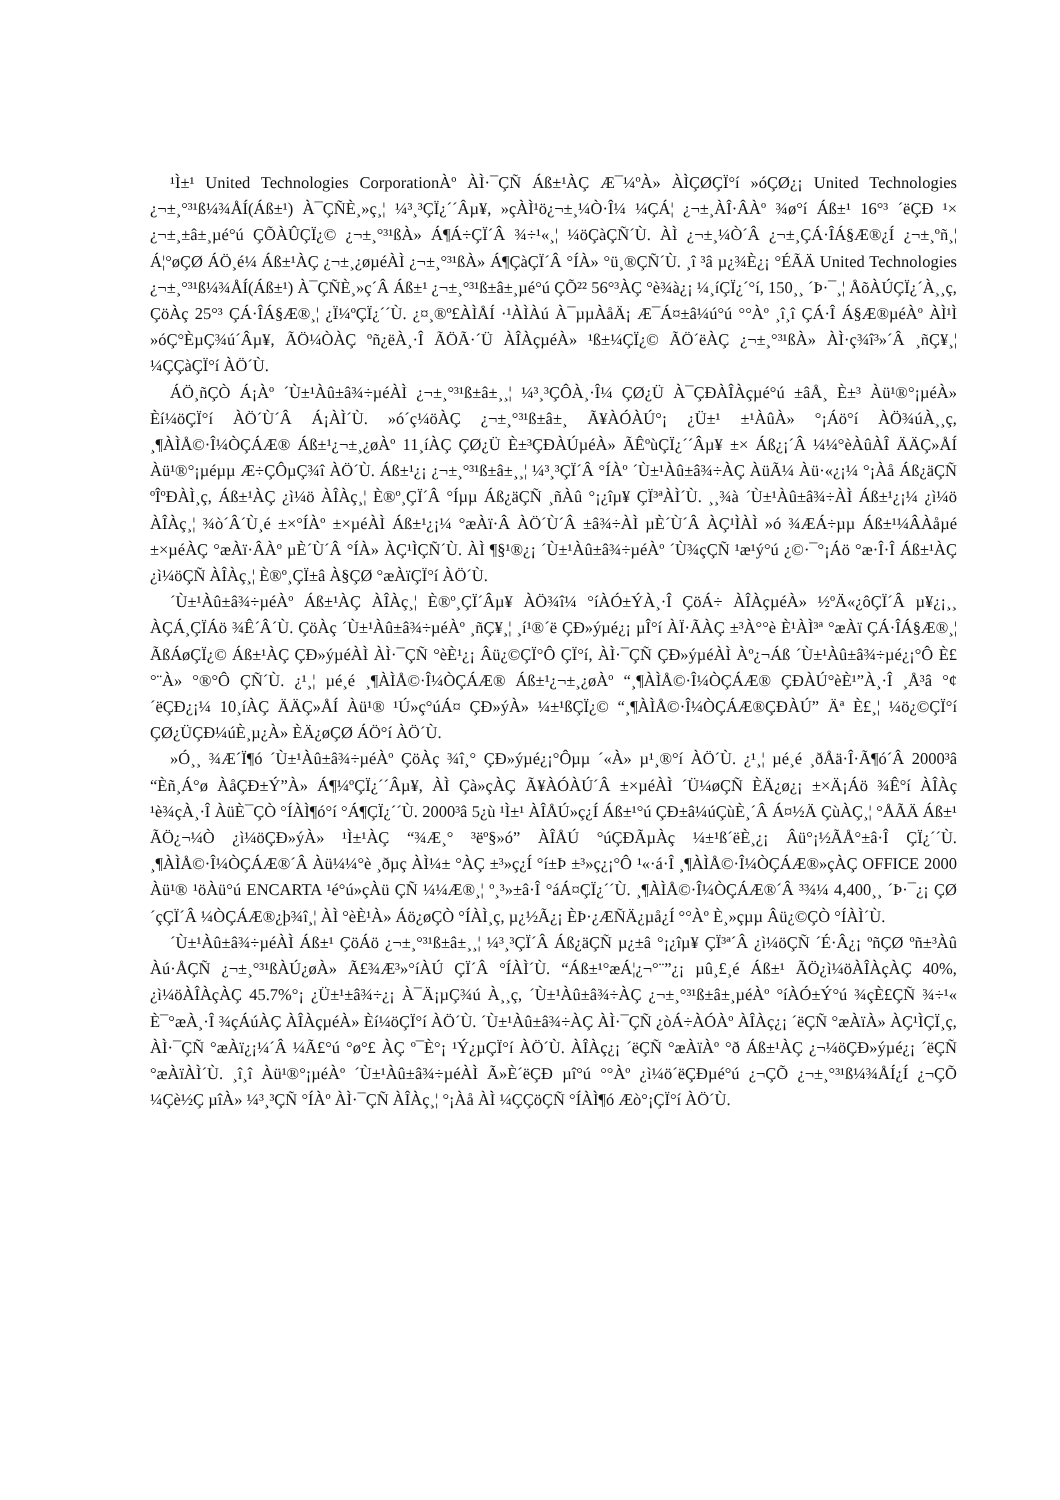¹Ì±¹ United Technologies CorporationÀº ÀÌ·¯ÇÑ Áß±¹ÀÇ Æ¯¼ºÀ» ÀÌÇØÇÏ°í »óÇØ¿¡ United Technologies ¿¬±¸°³¹ß¼¾ÅÍ(Áß±¹) À¯ÇÑÈ¸»ç¸¦ ¼³¸³ÇÏ¿´´Âµ¥, »çÀÌ¹ö¿¬±¸¼Ò·Î¼­ ¼ÇÁ¦ ¿¬±¸ÀÎ·ÂÀº ¾ø°í Áß±¹ 16°³ ´ëÇÐ ¹× ¿¬±¸±â±¸µé°ú ÇÕÀÛÇÏ¿© ¿¬±¸°³¹ßÀ» Á¶Á÷ÇÏ´Â ¾÷¹«¸¦ ¼öÇàÇÑ´Ù. ÀÌ ¿¬±¸¼Ò´Â ¿¬±¸ÇÁ·ÎÁ§Æ®¿Í ¿¬±¸ºñ¸¦ Á¦°øÇØ ÁÖ¸é¼­ Áß±¹ÀÇ ¿¬±¸¿øµéÀÌ ¿¬±¸°³¹ßÀ» Á¶ÇàÇÏ´Â °ÍÀ» °ü¸®ÇÑ´Ù. ¸î ³â µ¿¾È¿¡ °ÉÃÄ United Technologies ¿¬±¸°³¹ß¼¾ÅÍ(Áß±¹) À¯ÇÑÈ¸»ç´Â Áß±¹ ¿¬±¸°³¹ß±â±¸µé°ú ÇÕ²² 56°³ÀÇ °è¾à¿¡ ¼­¸íÇÏ¿´°í, 150¸¸ ´Þ·¯¸¦ ÅõÀÚÇÏ¿´À¸¸ç, ÇöÀç 25°³ ÇÁ·ÎÁ§Æ®¸¦ ¿Ï¼ºÇÏ¿´´Ù. ¿¤¸®º£ÀÌÅÍ ·¹ÀÌÀú À¯µµÀåÄ¡ Æ¯Á¤±â¼ú°ú °°Àº ¸î¸î ÇÁ·Î Á§Æ®µéÀº ÀÌ¹Ì »óÇ°È­µÇ¾ú´Âµ¥, ÃÖ¼ÒÀÇ ºñ¿ëÀ¸·Î ÃÖÃ·´Ü ÀÎÀçµéÀ» ¹ß±¼ÇÏ¿© ÃÖ´ëÀÇ ¿¬±¸°³¹ßÀ» ÀÌ·ç¾î³»´Â ¸ñÇ¥¸¦ ¼ÇÇàÇÏ°í ÀÖ´Ù.
ÁÖ¸ñÇÒ Á¡Àº ´Ù±¹Àû±â¾÷µéÀÌ ¿¬±¸°³¹ß±â±¸¸¦ ¼³¸³ÇÔÀ¸·Î¼­ ÇØ¿Ü À¯ÇÐÀÎÀçµé°ú ±âÅ¸ È­±³ Àü¹®°¡µéÀ» Èí¼öÇÏ°í ÀÖ´Ù´Â Á¡ÀÌ´Ù. »ó´ç¼öÀÇ ¿¬±¸°³¹ß±â±¸ Ã¥ÀÓÀÚ°¡ ¿Ü±¹ ±¹ÀûÀ» °¡Áö°í ÀÖ¾úÀ¸¸ç, ¸¶ÀÌÅ©·Î¼ÒÇÁÆ® Áß±¹¿¬±¸¿øÀº 11¸íÀÇ ÇØ¿Ü È­±³ÇÐÀÚµéÀ» ÃÊºùÇÏ¿´´Âµ¥ ±× Áß¿¡´Â ¼¼°èÀûÀÎ ÄÄÇ»ÅÍ Àü¹®°¡µéµµ Æ÷ÇÔµÇ¾î ÀÖ´Ù. Áß±¹¿¡ ¿¬±¸°³¹ß±â±¸¸¦ ¼³¸³ÇÏ´Â °ÍÀº ´Ù±¹Àû±â¾÷ÀÇ ÀüÃ¼ Àü·«¿¡¼­ °¡Àå Áß¿äÇÑ ºÎºÐÀÌ¸ç, Áß±¹ÀÇ ¿ì¼ö ÀÎÀç¸¦ È®º¸ÇÏ´Â °Íµµ Áß¿äÇÑ ¸ñÀû °¡¿îµ¥ ÇÏ³ªÀÌ´Ù. ¸¸¾à ´Ù±¹Àû±â¾÷ÀÌ Áß±¹¿¡¼­ ¿ì¼ö ÀÎÀç¸¦ ¾ò´Â´Ù¸é ±×°ÍÀº ±×µéÀÌ Áß±¹¿¡¼­ °æÀï·Â ÀÖ´Ù´Â ±â¾÷ÀÌ µÈ´Ù´Â ÀÇ¹ÌÀÌ »ó ¾ÆÁ÷µµ Áß±¹¼ÂÀåµé ±×µéÀÇ °æÀï·ÂÀº µÈ´Ù´Â °ÍÀ» ÀÇ¹ÌÇÑ´Ù. ÀÌ ¶§¹®¿¡ ´Ù±¹Àû±â¾÷µéÀº ´Ù¾çÇÑ ¹æ¹ý°ú ¿©·¯°¡Áö °æ·Î·Î Áß±¹ÀÇ ¿ì¼öÇÑ ÀÎÀç¸¦ È®º¸ÇÏ±â À§ÇØ °æÀïÇÏ°í ÀÖ´Ù.
´Ù±¹Àû±â¾÷µéÀº Áß±¹ÀÇ ÀÎÀç¸¦ È®º¸ÇÏ´Âµ¥ ÀÖ¾î¼­ °íÀÓ±ÝÀ¸·Î ÇöÁ÷ ÀÎÀçµéÀ» ½ºÄ«¿ôÇÏ´Â µ¥¿¡¸¸ ÀÇÁ¸ÇÏÁö ¾Ê´Â´Ù. ÇöÀç ´Ù±¹Àû±â¾÷µéÀº ¸ñÇ¥¸¦ ¸í¹®´ë ÇÐ»ýµé¿¡ µÎ°í ÀÏ·ÃÀÇ ±³À°°è È¹ÀÌ³ª °æÀï ÇÁ·ÎÁ§Æ®¸¦ ÃßÁøÇÏ¿© Áß±¹ÀÇ ÇÐ»ýµéÀÌ ÀÌ·¯ÇÑ °èÈ¹¿¡ Âü¿©ÇÏ°Ô ÇÏ°í, ÀÌ·¯ÇÑ ÇÐ»ýµéÀÌ Àº¿¬Áß ´Ù±¹Àû±â¾÷µé¿¡°Ô È£°¨À» °®°Ô ÇÑ´Ù. ¿¹¸¦ µé¸é ¸¶ÀÌÅ©·Î¼ÒÇÁÆ® Áß±¹¿¬±¸¿øÀº “¸¶ÀÌÅ©·Î¼ÒÇÁÆ® ÇÐÀÚ°èÈ¹”À¸·Î ¸Å³â °¢ ´ëÇÐ¿¡¼­ 10¸íÀÇ ÄÄÇ»ÅÍ Àü¹® ¹Ú»ç°úÁ¤ ÇÐ»ýÀ» ¼±¹ßÇÏ¿© “¸¶ÀÌÅ©·Î¼ÒÇÁÆ®ÇÐÀÚ” Äª È£¸¦ ¼ö¿©ÇÏ°í ÇØ¿ÜÇÐ¼úÈ¸µ¿À» ÈÄ¿øÇØ ÁÖ°í ÀÖ´Ù.
»Ó¸¸ ¾Æ´Ï¶ó ´Ù±¹Àû±â¾÷µéÀº ÇöÀç ¾î¸° ÇÐ»ýµé¿¡°Ôµµ ´«À» µ¹¸®°í ÀÖ´Ù. ¿¹¸¦ µé¸é ¸ðÅä·Î·Ã¶ó´Â 2000³â “Èñ¸Á°ø ÀåÇÐ±Ý”À» Á¶¼ºÇÏ¿´´Âµ¥, ÀÌ Çà»çÀÇ Ã¥ÀÓÀÚ´Â ±×µéÀÌ ´Ü¼øÇÑ ÈÄ¿ø¿¡ ±×Ä¡Áö ¾Ê°í ÀÎÀç ¹è¾çÀ¸·Î ÀüÈ¯ÇÒ °ÍÀÌ¶ó°í °­Á¶ÇÏ¿´´Ù. 2000³â 5¿ù ¹Ì±¹ ÀÎÅÚ»ç¿Í Áß±¹°ú ÇÐ±â¼úÇùÈ¸´Â Á¤½Ä ÇùÀÇ¸¦ °ÅÃÄ Áß±¹ ÃÖ¿¬¼Ò ¿ì¼öÇÐ»ýÀ» ¹Ì±¹ÀÇ “¾Æ¸° ³ëº§»ó” ÀÎÅÚ °úÇÐÃµÀç ¼±¹ß´ëÈ¸¿¡ Âü°¡½ÃÅ°±â·Î ÇÏ¿´´Ù. ¸¶ÀÌÅ©·Î¼ÒÇÁÆ®´Â Àü¼¼°è ¸ðµç ÀÌ¼± °­ÀÇ ±³»ç¿Í °í±Þ ±³»ç¿¡°Ô ¹«·á·Î ¸¶ÀÌÅ©·Î¼ÒÇÁÆ®»çÀÇ OFFICE 2000 Àü¹® ¹öÀü°ú ENCARTA ¹é°ú»çÀü ÇÑ ¼¼Æ®¸¦ º¸³»±â·Î °áÁ¤ÇÏ¿´´Ù. ¸¶ÀÌÅ©·Î¼ÒÇÁÆ®´Â ³¾¼ 4,400¸¸ ´Þ·¯¿¡ ÇØ´çÇÏ´Â ¼ÒÇÁÆ®¿þ¾î¸¦ ÀÌ °èÈ¹À» Áö¿øÇÒ °ÍÀÌ¸ç, µ¿½Ã¿¡ ÈÞ·¿ÆÑÄ¿µå¿Í °°Àº È¸»çµµ Âü¿©ÇÒ °ÍÀÌ´Ù.
´Ù±¹Àû±â¾÷µéÀÌ Áß±¹ ÇöÁö ¿¬±¸°³¹ß±â±¸¸¦ ¼³¸³ÇÏ´Â Áß¿äÇÑ µ¿±â °¡¿îµ¥ ÇÏ³ª´Â ¿ì¼öÇÑ ´É·Â¿¡ ºñÇØ ºñ±³Àû Àú·ÅÇÑ ¿¬±¸°³¹ßÀÚ¿øÀ» Ã£¾Æ³»°íÀÚ ÇÏ´Â °ÍÀÌ´Ù. “Áß±¹°æÁ¦¿¬°¨”¿¡ µû¸£¸é Áß±¹ ÃÖ¿ì¼öÀÎÀçÀÇ 40%, ¿ì¼öÀÎÀçÀÇ 45.7%°¡ ¿Ü±¹±â¾÷¿¡ À¯Ä¡µÇ¾ú À¸¸ç, ´Ù±¹Àû±â¾÷ÀÇ ¿¬±¸°³¹ß±â±¸µéÀº °íÀÓ±Ý°ú ¾çÈ£ÇÑ ¾÷¹« È¯°æÀ¸·Î ¾çÁúÀÇ ÀÎÀçµéÀ» Èí¼öÇÏ°í ÀÖ´Ù. ´Ù±¹Àû±â¾÷ÀÇ ÀÌ·¯ÇÑ ¿òÁ÷ÀÓÀº ÀÎÀç¿¡ ´ëÇÑ °æÀïÀ» ÀÇ¹ÌÇÏ¸ç, ÀÌ·¯ÇÑ °æÀï¿¡¼­´Â ¼Ã£°ú °ø°£ ÀÇ º¯È­°¡ ¹Ý¿µÇÏ°í ÀÖ´Ù. ÀÎÀç¿¡ ´ëÇÑ °æÀïÀº °ð Áß±¹ÀÇ ¿¬¼öÇÐ»ýµé¿¡ ´ëÇÑ °æÀïÀÌ´Ù. ¸î¸î Àü¹®°¡µéÀº ´Ù±¹Àû±â¾÷µéÀÌ Ã»È­´ëÇÐ µî°ú °°Àº ¿ì¼ö´ëÇÐµé°ú ¿¬ÇÕ ¿¬±¸°³¹ß¼¾ÅÍ¿Í ¿¬ÇÕ ¼Çè½Ç µîÀ» ¼³¸³ÇÑ °ÍÀº ÀÌ·¯ÇÑ ÀÎÀç¸¦ °¡Àå ÀÌ ¼ÇÇöÇÑ °ÍÀÌ¶ó Æò°¡ÇÏ°í ÀÖ´Ù.